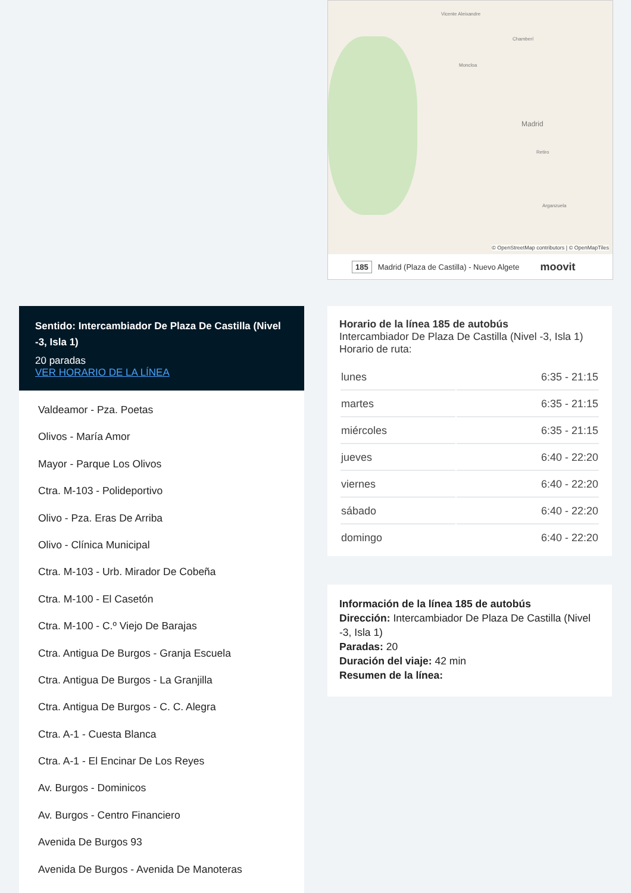Vicente Aleixandre
Chamberí
Moncloa
Madrid
Arganzuela
Retiro
© OpenStreetMap contributors | © OpenMapTiles
185 Madrid (Plaza de Castilla) - Nuevo Algete moovit
Sentido: Intercambiador De Plaza De Castilla (Nivel -3, Isla 1)
20 paradas
VER HORARIO DE LA LÍNEA
Valdeamor - Pza. Poetas
Olivos - María Amor
Mayor - Parque Los Olivos
Ctra. M-103 - Polideportivo
Olivo - Pza. Eras De Arriba
Olivo - Clínica Municipal
Ctra. M-103 - Urb. Mirador De Cobeña
Ctra. M-100 - El Casetón
Ctra. M-100 - C.º Viejo De Barajas
Ctra. Antigua De Burgos - Granja Escuela
Ctra. Antigua De Burgos - La Granjilla
Ctra. Antigua De Burgos - C. C. Alegra
Ctra. A-1 - Cuesta Blanca
Ctra. A-1 - El Encinar De Los Reyes
Av. Burgos - Dominicos
Av. Burgos - Centro Financiero
Avenida De Burgos 93
Avenida De Burgos - Avenida De Manoteras
Horario de la línea 185 de autobús
Intercambiador De Plaza De Castilla (Nivel -3, Isla 1) Horario de ruta:
| lunes | 6:35 - 21:15 |
| martes | 6:35 - 21:15 |
| miércoles | 6:35 - 21:15 |
| jueves | 6:40 - 22:20 |
| viernes | 6:40 - 22:20 |
| sábado | 6:40 - 22:20 |
| domingo | 6:40 - 22:20 |
Información de la línea 185 de autobús
Dirección: Intercambiador De Plaza De Castilla (Nivel -3, Isla 1)
Paradas: 20
Duración del viaje: 42 min
Resumen de la línea: